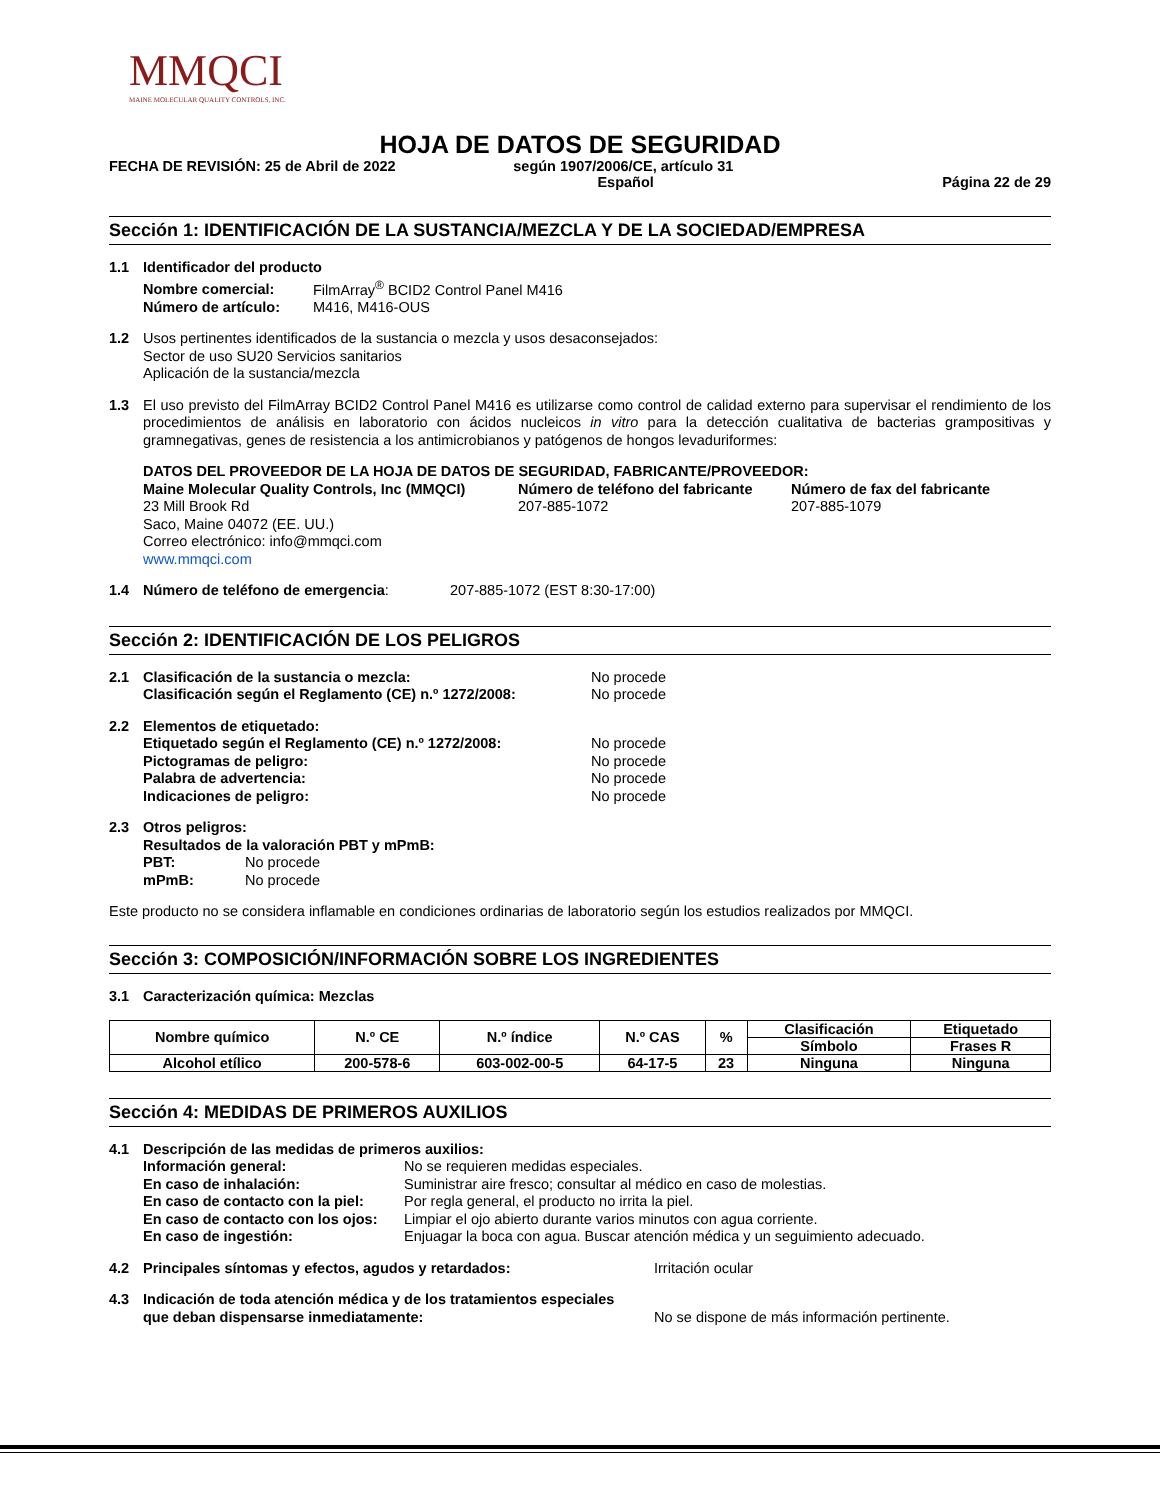MMQCI
MAINE MOLECULAR QUALITY CONTROLS, INC.
HOJA DE DATOS DE SEGURIDAD
FECHA DE REVISIÓN: 25 de Abril de 2022 según 1907/2006/CE, artículo 31
Español Página 22 de 29
Sección 1: IDENTIFICACIÓN DE LA SUSTANCIA/MEZCLA Y DE LA SOCIEDAD/EMPRESA
1.1 Identificador del producto
Nombre comercial: FilmArray<sup>®</sup> BCID2 Control Panel M416
Número de artículo: M416, M416-OUS
1.2 Usos pertinentes identificados de la sustancia o mezcla y usos desaconsejados:
Sector de uso SU20 Servicios sanitarios
Aplicación de la sustancia/mezcla
1.3 El uso previsto del FilmArray BCID2 Control Panel M416 es utilizarse como control de calidad externo para supervisar el rendimiento de los procedimientos de análisis en laboratorio con ácidos nucleicos in vitro para la detección cualitativa de bacterias grampositivas y gramnegativas, genes de resistencia a los antimicrobianos y patógenos de hongos levaduriformes:
DATOS DEL PROVEEDOR DE LA HOJA DE DATOS DE SEGURIDAD, FABRICANTE/PROVEEDOR:
Maine Molecular Quality Controls, Inc (MMQCI)
23 Mill Brook Rd
Saco, Maine 04072 (EE. UU.)
Correo electrónico: info@mmqci.com
www.mmqci.com
Número de teléfono del fabricante
207-885-1072
Número de fax del fabricante
207-885-1079
1.4 Número de teléfono de emergencia: 207-885-1072 (EST 8:30-17:00)
Sección 2: IDENTIFICACIÓN DE LOS PELIGROS
2.1 Clasificación de la sustancia o mezcla:
Clasificación según el Reglamento (CE) n.º 1272/2008:
No procede
No procede
2.2 Elementos de etiquetado:
Etiquetado según el Reglamento (CE) n.º 1272/2008:
Pictogramas de peligro:
Palabra de advertencia:
Indicaciones de peligro:
No procede
No procede
No procede
No procede
2.3 Otros peligros:
Resultados de la valoración PBT y mPmB:
PBT: No procede
mPmB: No procede
Este producto no se considera inflamable en condiciones ordinarias de laboratorio según los estudios realizados por MMQCI.
Sección 3: COMPOSICIÓN/INFORMACIÓN SOBRE LOS INGREDIENTES
3.1 Caracterización química: Mezclas
| Nombre químico | N.º CE | N.º índice | N.º CAS | % | Clasificación | Etiquetado |
| --- | --- | --- | --- | --- | --- | --- |
| | | | | | Símbolo | Frases R |
| Alcohol etílico | 200-578-6 | 603-002-00-5 | 64-17-5 | 23 | Ninguna | Ninguna |
Sección 4: MEDIDAS DE PRIMEROS AUXILIOS
4.1 Descripción de las medidas de primeros auxilios:
Información general:
En caso de inhalación:
En caso de contacto con la piel:
En caso de contacto con los ojos:
En caso de ingestión:
No se requieren medidas especiales.
Suministrar aire fresco; consultar al médico en caso de molestias.
Por regla general, el producto no irrita la piel.
Limpiar el ojo abierto durante varios minutos con agua corriente.
Enjuagar la boca con agua. Buscar atención médica y un seguimiento adecuado.
4.2 Principales síntomas y efectos, agudos y retardados: Irritación ocular
4.3 Indicación de toda atención médica y de los tratamientos especiales
que deban dispensarse inmediatamente:
No se dispone de más información pertinente.